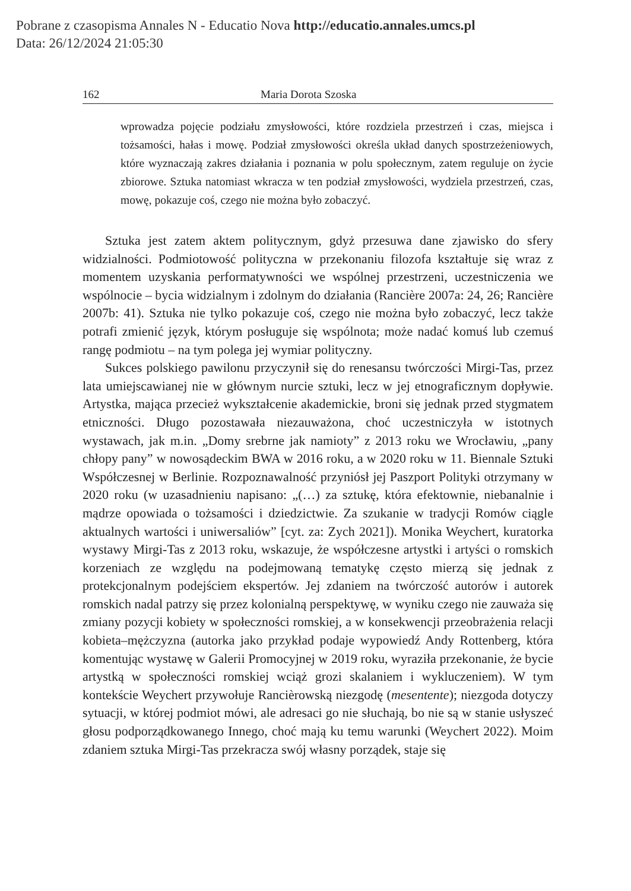Pobrane z czasopisma Annales N - Educatio Nova http://educatio.annales.umcs.pl
Data: 26/12/2024 21:05:30
162 Maria Dorota Szoska
wprowadza pojęcie podziału zmysłowości, które rozdziela przestrzeń i czas, miejsca i tożsamości, hałas i mowę. Podział zmysłowości określa układ danych spostrzeżeniowych, które wyznaczają zakres działania i poznania w polu społecznym, zatem reguluje on życie zbiorowe. Sztuka natomiast wkracza w ten podział zmysłowości, wydziela przestrzeń, czas, mowę, pokazuje coś, czego nie można było zobaczyć.
Sztuka jest zatem aktem politycznym, gdyż przesuwa dane zjawisko do sfery widzialności. Podmiotowość polityczna w przekonaniu filozofa kształtuje się wraz z momentem uzyskania performatywności we wspólnej przestrzeni, uczestniczenia we wspólnocie – bycia widzialnym i zdolnym do działania (Rancière 2007a: 24, 26; Rancière 2007b: 41). Sztuka nie tylko pokazuje coś, czego nie można było zobaczyć, lecz także potrafi zmienić język, którym posługuje się wspólnota; może nadać komuś lub czemuś rangę podmiotu – na tym polega jej wymiar polityczny.
Sukces polskiego pawilonu przyczynił się do renesansu twórczości Mirgi-Tas, przez lata umiejscawianej nie w głównym nurcie sztuki, lecz w jej etnograficznym dopływie. Artystka, mająca przecież wykształcenie akademickie, broni się jednak przed stygmatem etniczności. Długo pozostawała niezauważona, choć uczestniczyła w istotnych wystawach, jak m.in. „Domy srebrne jak namioty” z 2013 roku we Wrocławiu, „pany chłopy pany” w nowosądeckim BWA w 2016 roku, a w 2020 roku w 11. Biennale Sztuki Współczesnej w Berlinie. Rozpoznawalność przyniósł jej Paszport Polityki otrzymany w 2020 roku (w uzasadnieniu napisano: „(…) za sztukę, która efektownie, niebanalnie i mądrze opowiada o tożsamości i dziedzictwie. Za szukanie w tradycji Romów ciągle aktualnych wartości i uniwersaliów” [cyt. za: Zych 2021]). Monika Weychert, kuratorka wystawy Mirgi-Tas z 2013 roku, wskazuje, że współczesne artystki i artyści o romskich korzeniach ze względu na podejmowaną tematykę często mierzą się jednak z protekcjonalnym podejściem ekspertów. Jej zdaniem na twórczość autorów i autorek romskich nadal patrzy się przez kolonialną perspektywę, w wyniku czego nie zauważa się zmiany pozycji kobiety w społeczności romskiej, a w konsekwencji przeobrażenia relacji kobieta–mężczyzna (autorka jako przykład podaje wypowiedź Andy Rottenberg, która komentując wystawę w Galerii Promocyjnej w 2019 roku, wyraziła przekonanie, że bycie artystką w społeczności romskiej wciąż grozi skalaniem i wykluczeniem). W tym kontekście Weychert przywołuje Rancièrowską niezgodę (mesentente); niezgoda dotyczy sytuacji, w której podmiot mówi, ale adresaci go nie słuchają, bo nie są w stanie usłyszeć głosu podporządkowanego Innego, choć mają ku temu warunki (Weychert 2022). Moim zdaniem sztuka Mirgi-Tas przekracza swój własny porządek, staje się